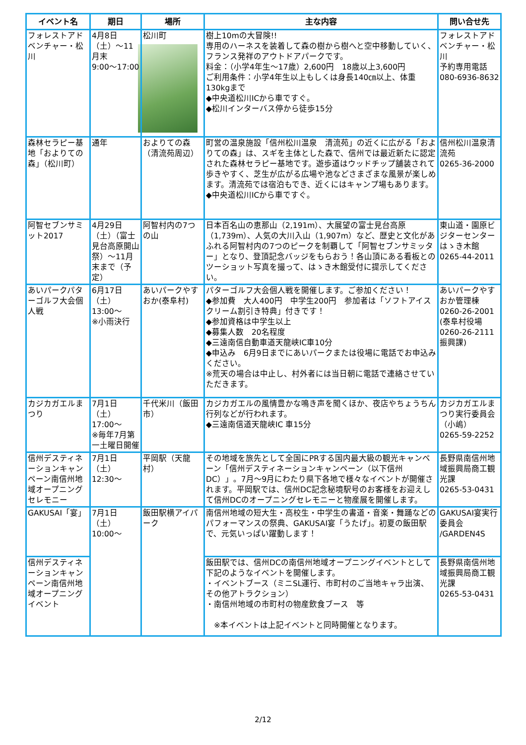| イベント名 | 期日 | 場所 | 主な内容 | 問い合せ先 |
| --- | --- | --- | --- | --- |
| フォレストアドベンチャー・松川 | 4月8日（土）～11月末 9:00～17:00 | 松川町 | 樹上10mの大冒険!! 専用のハーネスを装着して森の樹から樹へと空中移動していく、フランス発祥のアウトドアパークです。 料金：（小学4年生～17歳）2,600円 18歳以上3,600円 ご利用条件：小学4年生以上もしくは身長140㎝以上、体重130kgまで ◆中央道松川ICから車ですぐ。 ◆松川インターバス停から徒歩15分 | フォレストアドベンチャー・松川 予約専用電話 080-6936-8632 |
| 森林セラピー基地「およりての森」（松川町） | 通年 | およりての森（清流苑周辺） | 町営の温泉施設「信州松川温泉 清流苑」の近くに広がる「およりての森」は、スギを主体とした森で、信州では最近新たに認定された森林セラピー基地です。遊歩道はウッドチップ舗装されて歩きやすく、芝生が広がる広場や池などさまざまな風景が楽しめます。清流苑では宿泊もでき、近くにはキャンプ場もあります。 ◆中央道松川ICから車ですぐ。 | 信州松川温泉清流苑 0265-36-2000 |
| 阿智セブンサミット2017 | 4月29日（土）（富士見台高原開山祭）～11月末まで（予定） | 阿智村内の7つの山 | 日本百名山の恵那山（2,191m）、大展望の富士見台高原（1,739m）、人気の大川入山（1,907m）など、歴史と文化があふれる阿智村内の7つのピークを制覇して「阿智セブンサミッター」となり、登頂記念バッジをもらおう！各山頂にある看板とのツーショット写真を撮って、はゝき木館受付に提示してください。 | 東山道・園原ビジターセンターはゝき木館 0265-44-2011 |
| あいパークパターゴルフ大会個人戦 | 6月17日（土） 13:00～ ※小雨決行 | あいパークやすおか(泰阜村) | パターゴルフ大会個人戦を開催します。ご参加ください！ ◆参加費 大人400円 中学生200円 参加者は「ソフトアイスクリーム割引き特典」付きです！ ◆参加資格は中学生以上 ◆募集人数 20名程度 ◆三遠南信自動車道天龍峡IC車10分 ◆申込み 6月9日までにあいパークまたは役場に電話でお申込みください。 ※荒天の場合は中止し、村外者には当日朝に電話で連絡させていただきます。 | あいパークやすおか管理棟 0260-26-2001 (泰阜村役場 0260-26-2111 振興課) |
| カジカガエルまつり | 7月1日（土） 17:00～ ※毎年7月第一土曜日開催 | 千代米川（飯田市） | カジカガエルの風情豊かな鳴き声を聞くほか、夜店やちょうちん行列などが行われます。 ◆三遠南信道天龍峡IC 車15分 | カジカガエルまつり実行委員会（小嶋） 0265-59-2252 |
| 信州デスティネーションキャンペーン南信州地域オープニングセレモニー | 7月1日（土） 12:30～ | 平岡駅（天龍村） | その地域を旅先として全国にPRする国内最大級の観光キャンペーン「信州デスティネーションキャンペーン（以下信州DC）」。7月～9月にわたり県下各地で様々なイベントが開催されます。平岡駅では、信州DC記念秘境駅号のお客様をお迎えして信州DCのオープニングセレモニーと物産展を開催します。 | 長野県南信州地域振興局商工観光課 0265-53-0431 |
| GAKUSAI「宴」 | 7月1日（土） 10:00～ | 飯田駅横アイパーク | 南信州地域の短大生・高校生・中学生の書道・音楽・舞踊などのパフォーマンスの祭典、GAKUSAI宴「うたげ」。初夏の飯田駅で、元気いっぱい躍動します！ | GAKUSAI宴実行委員会 /GARDEN4S |
| 信州デスティネーションキャンペーン南信州地域オープニングイベント | | | 飯田駅では、信州DCの南信州地域オープニングイベントとして下記のようなイベントを開催します。 ・イベントブース（ミニSL運行、市町村のご当地キャラ出演、その他アトラクション） ・南信州地域の市町村の物産飲食ブース 等 ※本イベントは上記イベントと同時開催となります。 | 長野県南信州地域振興局商工観光課 0265-53-0431 |
2/12